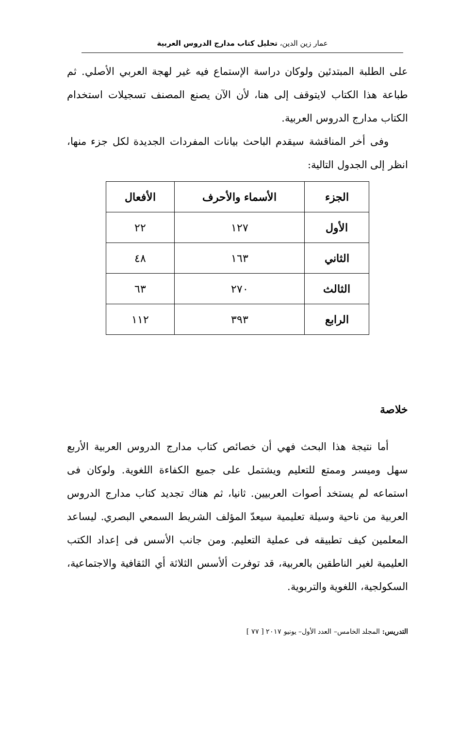عمار زين الدين، تحليل كتاب مدارج الدروس العربية
على الطلبة المبتدئين ولوكان دراسة الإستماع فيه غير لهجة العربي الأصلي. ثم طباعة هذا الكتاب لايتوقف إلى هنا، لأن الآن يصنع المصنف تسجيلات استخدام الكتاب مدارج الدروس العربية.
وفى أخر المناقشة سيقدم الباحث بيانات المفردات الجديدة لكل جزء منها، انظر إلى الجدول التالية:
| الجزء | الأسماء والأحرف | الأفعال |
| --- | --- | --- |
| الأول | ١٢٧ | ٢٢ |
| الثاني | ١٦٣ | ٤٨ |
| الثالث | ٢٧٠ | ٦٣ |
| الرابع | ٣٩٣ | ١١٢ |
خلاصة
أما نتيجة هذا البحث فهي أن خصائص كتاب مدارج الدروس العربية الأربع سهل وميسر وممتع للتعليم ويشتمل على جميع الكفاءة اللغوية. ولوكان فى استماعه لم يستخد أصوات العربيين. ثانيا، ثم هناك تجديد كتاب مدارج الدروس العربية من ناحية وسيلة تعليمية سيعدّ المؤلف الشريط السمعي البصري. ليساعد المعلمين كيف تطبيقه فى عملية التعليم. ومن جانب الأسس فى إعداد الكتب العليمية لغير الناطقين بالعربية، قد توفرت ألأسس الثلاثة أي الثقافية والاجتماعية، السكولجية، اللغوية والتربوية.
التدريس: المجلد الخامس– العدد الأول– يونيو ٢٠١٧ [ ٧٧ ]